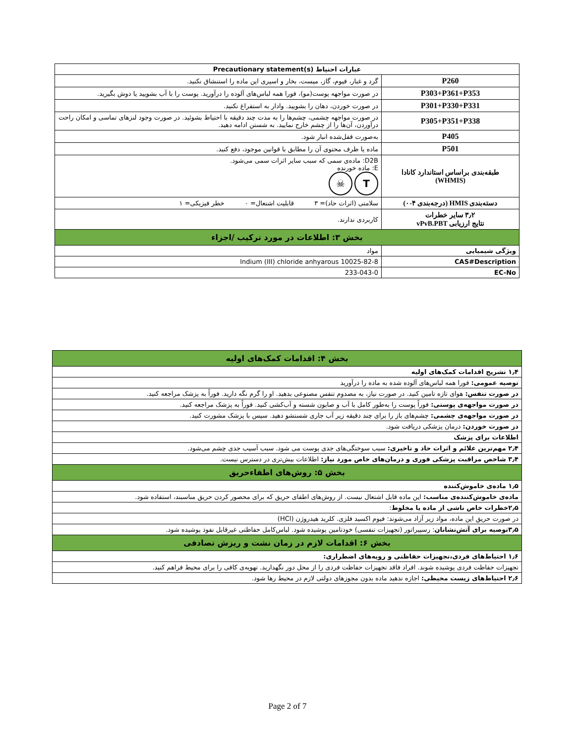| عبارات احتیاط Precautionary statement(s) | |
| P260 | گرد و غبار، فیوم، گاز، میست، بخار و اسپری این ماده را استنشاق نکنید. |
| P303+P361+P353 | در صورت مواجهه پوست(مو)، فورا همه لباس‌های آلوده را درآورید. پوست را با آب بشویید یا دوش بگیرید. |
| P301+P330+P331 | در صورت خوردن، دهان را بشویید. وادار به استفراغ نکنید. |
| P305+P351+P338 | در صورت مواجهه چشمی، چشم‌ها را به مدت چند دقیقه با احتیاط بشوئید. در صورت وجود لنزهای تماسی و امکان راحت درآوردن، آن‌ها را از چشم خارج نمایید. به شستن ادامه دهید. |
| P405 | به‌صورت قفل‌شده انبار شود. |
| P501 | ماده یا ظرف محتوی آن را مطابق با قوانین موجود، دفع کنید. |
| طبقه‌بندی براساس استاندارد کانادا (WHMIS) | D2B: ماده‌ی سمی که سبب سایر اثرات سمی می‌شود. E: ماده خورنده T ☠ |
| دسته‌بندی HMIS (درجه‌بندی ۴-۰) | سلامتی (اثرات حاد)= ۳ قابلیت اشتعال= ۰ خطر فیزیکی= ۱ |
| ۳٫۲ سایر خطرات نتایج ارزیابی vPvB.PBT | کاربردی ندارند. |
| بخش ۳: اطلاعات در مورد ترکیب /اجزاء | |
| ویژگی شیمیایی | مواد |
| CAS#Description | 10025-82-8 Indium (III) chloride anhyarous |
| EC-No | 233-043-0 |
| بخش ۴: اقدامات کمک‌های اولیه |
| ۱٫۴ تشریح اقدامات کمک‌های اولیه |
| توصیه عمومی: فورا همه لباس‌های آلوده شده به ماده را درآورید |
| در صورت تنفس: هوای تازه تامین کنید. در صورت نیاز، به مصدوم تنفس مصنوعی بدهید. او را گرم نگه دارید. فوراً به پزشک مراجعه کنید. |
| در صورت مواجهه‌ی پوستی: فوراً پوست را به‌طور کامل با آب و صابون شسته و آب‌کشی کنید. فوراً به پزشک مراجعه کنید. |
| در صورت مواجهه‌ی چشمی: چشم‌های باز را برای چند دقیقه زیر آب جاری شستشو دهید. سپس با پزشک مشورت کنید. |
| در صورت خوردن: درمان پزشکی دریافت شود. |
| اطلاعات برای پزشک |
| ۲٫۴ مهم‌ترین علائم و اثرات حاد و تاخیری: سبب سوختگی‌های جدی پوست می شود. سبب آسیب جدی چشم می‌شود. |
| ۳٫۴ شاخص مراقبت پزشکی فوری و درمان‌های خاص مورد نیاز: اطلاعات بیش‌تری در دسترس نیست. |
| بخش ۵: روش‌های اطفاءحریق |
| ۱٫۵ ماده‌ی خاموش‌کننده |
| ماده‌ی خاموش‌کننده‌ی مناسب: این ماده قابل اشتعال نیست. از روش‌های اطفای حریق که برای محصور کردن حریق مناسبند، استفاده شود. |
| ۲٫۵خطرات خاص ناشی از ماده یا مخلوط : |
| در صورت حریق این ماده، مواد زیر آزاد می‌شوند: فیوم اکسید فلزی. کلرید هیدروژن (HCl) |
| ۳٫۵توصیه برای آتش‌نشانان : رسپیراتور (تجهیزات تنفسی) خودتامین پوشیده شود. لباس‌کامل حفاظتی غیرقابل نفوذ پوشیده شود. |
| بخش ۶: اقدامات لازم در زمان نشت و ریزش تصادفی |
| ۱٫۶ احتیاط‌های فردی،تجهیزات حفاظتی و رویه‌های اضطراری: |
| تجهیزات حفاظت فردی پوشیده شوند. افراد فاقد تجهیزات حفاظت فردی را از محل دور نگهدارید. تهویه‌ی کافی را برای محیط فراهم کنید. |
| ۲٫۶ احتیاط‌های زیست محیطی: اجازه ندهید ماده بدون مجوزهای دولتی لازم در محیط رها شود. |
Page 2 of 7